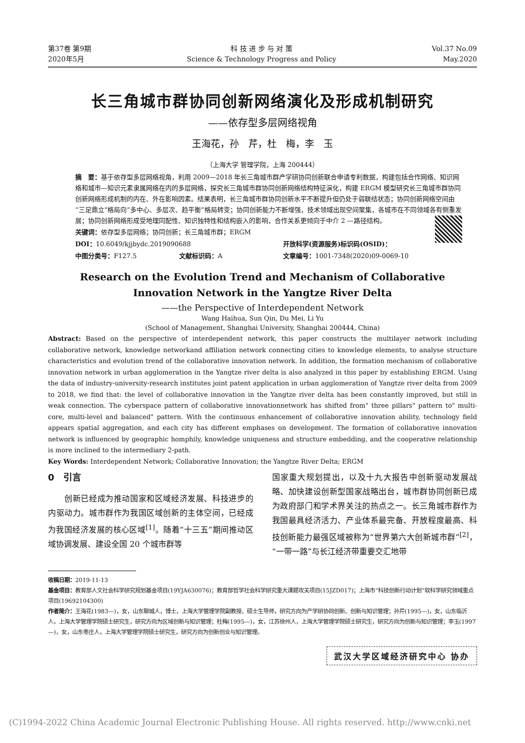第37卷 第9期
2020年5月
科 技 进 步 与 对 策
Science & Technology Progress and Policy
Vol.37 No.09
May.2020
长三角城市群协同创新网络演化及形成机制研究
——依存型多层网络视角
王海花，孙　芹，杜　梅，李　玉
（上海大学 管理学院，上海 200444）
摘　要：基于依存型多层网络视角，利用 2009—2018 年长三角城市群产学研协同创新联合申请专利数据，构建包括合作网络、知识网络和城市—知识元素隶属网络在内的多层网络，探究长三角城市群协同创新网络结构特征演化，构建 ERGM 模型研究长三角城市群协同创新网络形成机制的内在、外在影响因素。结果表明，长三角城市群协同创新水平不断提升但仍处于弱联结状态；协同创新网络空间由“三足鼎立”格局向“多中心、多层次、趋平衡”格局转变；协同创新能力不断增强，技术领域出现空间聚集，各城市在不同领域各有侧重发展；协同创新网络形成受地理同配性、知识独特性和结构嵌入的影响，合作关系更倾向于中介 2 —路径结构。
关键词：依存型多层网络；协同创新；长三角城市群；ERGM DOI：10.6049/kjjbydc.2019090688 开放科学(资源服务)标识码(OSID)： 中图分类号：F127.5 文献标识码：A 文章编号：1001-7348(2020)09-0069-10
Research on the Evolution Trend and Mechanism of Collaborative
Innovation Network in the Yangtze River Delta
——the Perspective of Interdependent Network
Wang Haihua, Sun Qin, Du Mei, Li Yu
(School of Management, Shanghai University, Shanghai 200444, China)
Abstract: Based on the perspective of interdependent network, this paper constructs the multilayer network including collaborative network, knowledge networkand affiliation network connecting cities to knowledge elements, to analyse structure characteristics and evolution trend of the collaborative innovation network. In addition, the formation mechanism of collaborative innovation network in urban agglomeration in the Yangtze river delta is also analyzed in this paper by establishing ERGM. Using the data of industry-university-research institutes joint patent application in urban agglomeration of Yangtze river delta from 2009 to 2018, we find that: the level of collaborative innovation in the Yangtze river delta has been constantly improved, but still in weak connection. The cyberspace pattern of collaborative innovationnetwork has shifted from" three pillars" pattern to" multi-core, multi-level and balanced" pattern. With the continuous enhancement of collaborative innovation ability, technology field appears spatial aggregation, and each city has different emphases on development. The formation of collaborative innovation network is influenced by geographic homphily, knowledge uniqueness and structure embedding, and the cooperative relationship is more inclined to the intermediary 2-path.
Key Words: Interdependent Network; Collaborative Innovation; the Yangtze River Delta; ERGM
0　引言
　　创新已经成为推动国家和区域经济发展、科技进步的内驱动力。城市群作为我国区域创新的主体空间，已经成为我国经济发展的核心区域<sup>[1]</sup>。随着“十三五”期间推动区域协调发展、建设全国 20 个城市群等
国家重大规划提出，以及十九大报告中创新驱动发展战略、加快建设创新型国家战略出台，城市群协同创新已成为政府部门和学术界关注的热点之一。长三角城市群作为我国最具经济活力、产业体系最完备、开放程度最高、科技创新能力最强区域被称为“世界第六大创新城市群”<sup>[2]</sup>，“一带一路”与长江经济带重要交汇地带
收稿日期：2019-11-13
基金项目：教育部人文社会科学研究规划基金项目(19YJA630076)；教育部哲学社会科学研究重大课题攻关项目(15JZD017)；上海市“科技创新行动计划”软科学研究领域重点项目(19692104300)
作者简介：王海花(1983—)，女，山东聊城人，博士，上海大学管理学院副教授、硕士生导师，研究方向为产学研协同创新、创新与知识管理；孙芹(1995—)，女，山东临沂人，上海大学管理学院硕士研究生，研究方向为区域创新与知识管理；杜梅(1995—)，女，江苏徐州人，上海大学管理学院硕士研究生，研究方向为创新与知识管理；李玉(1997—)，女，山东枣庄人，上海大学管理学院硕士研究生，研究方向为创新创业与知识管理。
武汉大学区域经济研究中心 协办
(C)1994-2022 China Academic Journal Electronic Publishing House. All rights reserved. http://www.cnki.net